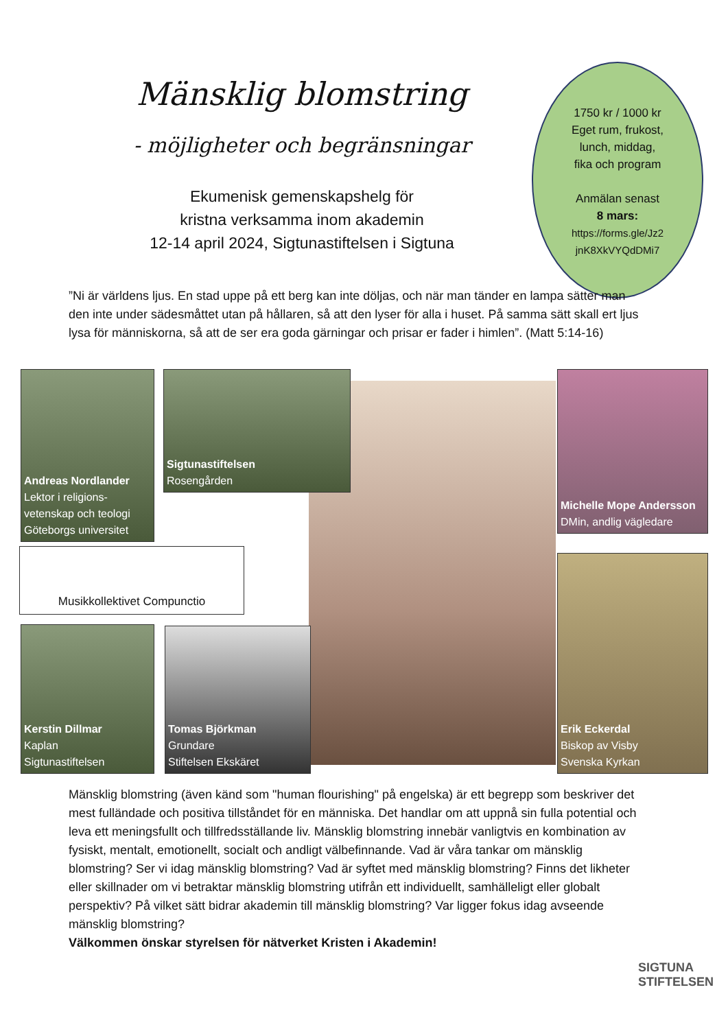Mänsklig blomstring
- möjligheter och begränsningar
Ekumenisk gemenskapshelg för
kristna verksamma inom akademin
12-14 april 2024, Sigtunastiftelsen i Sigtuna
1750 kr / 1000 kr
Eget rum, frukost,
lunch, middag,
fika och program
Anmälan senast
8 mars:
https://forms.gle/Jz2
jnK8XkVYQdDMi7
”Ni är världens ljus. En stad uppe på ett berg kan inte döljas, och när man tänder en lampa sätter man den inte under sädesmåttet utan på hållaren, så att den lyser för alla i huset. På samma sätt skall ert ljus lysa för människorna, så att de ser era goda gärningar och prisar er fader i himlen”. (Matt 5:14-16)
Andreas Nordlander
Lektor i religions-vetenskap och teologi
Göteborgs universitet
Sigtunastiftelsen
Rosengården
Michelle Mope Andersson
DMin, andlig vägledare
Musikkollektivet Compunctio
Kerstin Dillmar
Kaplan
Sigtunastiftelsen
Tomas Björkman
Grundare
Stiftelsen Ekskäret
Erik Eckerdal
Biskop av Visby
Svenska Kyrkan
Mänsklig blomstring (även känd som "human flourishing" på engelska) är ett begrepp som beskriver det mest fulländade och positiva tillståndet för en människa. Det handlar om att uppnå sin fulla potential och leva ett meningsfullt och tillfredsställande liv. Mänsklig blomstring innebär vanligtvis en kombination av fysiskt, mentalt, emotionellt, socialt och andligt välbefinnande. Vad är våra tankar om mänsklig blomstring? Ser vi idag mänsklig blomstring? Vad är syftet med mänsklig blomstring? Finns det likheter eller skillnader om vi betraktar mänsklig blomstring utifrån ett individuellt, samhälleligt eller globalt perspektiv? På vilket sätt bidrar akademin till mänsklig blomstring? Var ligger fokus idag avseende mänsklig blomstring?
Välkommen önskar styrelsen för nätverket Kristen i Akademin!
SIGTUNA STIFTELSEN